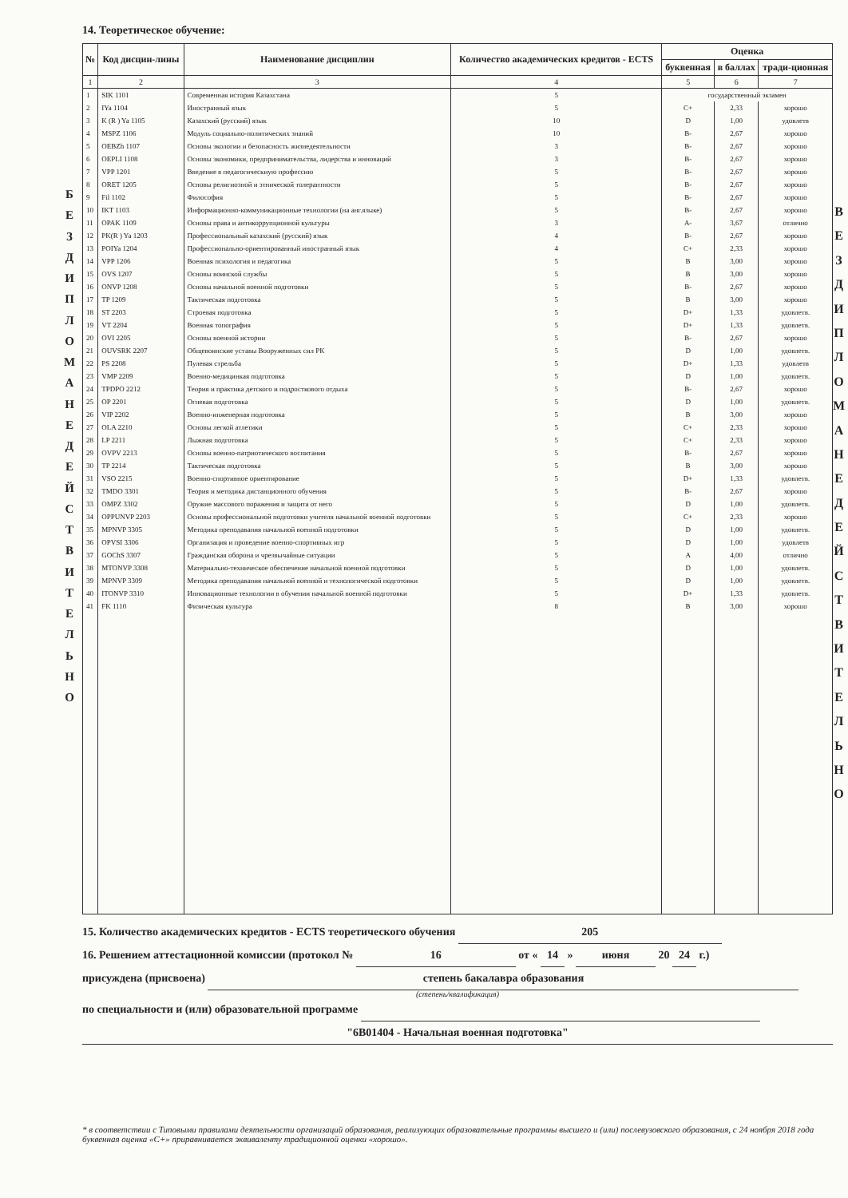Б Е З Д И П Л О М А Н Е Д Е Й С Т В И Т Е Л Ь Н О
14. Теоретическое обучение:
| № | Код дисцин-лины | Наименование дисциплин | Количество академических кредитов - ECTS | Оценка | | |
| --- | --- | --- | --- | --- | --- | --- |
| | | | | буквенная | в баллах | тради-ционная |
| 1 | 2 | 3 | 4 | 5 | 6 | 7 |
| 1 | SIK 1101 | Современная история Казахстана | 5 | государственный экзамен | | |
| 2 | IYa 1104 | Иностранный язык | 5 | C+ | 2,33 | хорошо |
| 3 | K (R ) Ya 1105 | Казахский (русский) язык | 10 | D | 1,00 | удовлетв |
| 4 | MSPZ 1106 | Модуль социально-политических знаний | 10 | B- | 2,67 | хорошо |
| 5 | OEBZh 1107 | Основы экологии и безопасность жизнедеятельности | 3 | B- | 2,67 | хорошо |
| 6 | OEPLI 1108 | Основы экономики, предпринимательства, лидерства и инноваций | 3 | B- | 2,67 | хорошо |
| 7 | VPP 1201 | Введение в педагогическиую профессию | 5 | B- | 2,67 | хорошо |
| 8 | ORET 1205 | Основы религиозной и этнической толерантности | 5 | B- | 2,67 | хорошо |
| 9 | Fil 1102 | Философия | 5 | B- | 2,67 | хорошо |
| 10 | IKT 1103 | Информационно-коммуникационные технологии (на анг.языке) | 5 | B- | 2,67 | хорошо |
| 11 | OPAK 1109 | Основы права и антикоррупционной культуры | 3 | A- | 3,67 | отлично |
| 12 | PK(R ) Ya 1203 | Профессиональный казахский (русский) язык | 4 | B- | 2,67 | хорошо |
| 13 | POIYa 1204 | Профессионально-ориентированный иностранный язык | 4 | C+ | 2,33 | хорошо |
| 14 | VPP 1206 | Военная психология и педагогика | 5 | B | 3,00 | хорошо |
| 15 | OVS 1207 | Основы воинской службы | 5 | B | 3,00 | хорошо |
| 16 | ONVP 1208 | Основы начальной военной подготовки | 5 | B- | 2,67 | хорошо |
| 17 | TP 1209 | Тактическая подготовка | 5 | B | 3,00 | хорошо |
| 18 | ST 2203 | Строевая подготовка | 5 | D+ | 1,33 | удовлетв. |
| 19 | VT 2204 | Военная топография | 5 | D+ | 1,33 | удовлетв. |
| 20 | OVI 2205 | Основы военной истории | 5 | B- | 2,67 | хорошо |
| 21 | OUVSRK 2207 | Общевоинские уставы Вооруженных сил РК | 5 | D | 1,00 | удовлетв. |
| 22 | PS 2208 | Пулевая стрельба | 5 | D+ | 1,33 | удовлетв |
| 23 | VMP 2209 | Военно-медицинкая подготовка | 5 | D | 1,00 | удовлетв. |
| 24 | TPDPO 2212 | Теория и практика детского и подросткового отдыха | 5 | B- | 2,67 | хорошо |
| 25 | OP 2201 | Огневая подготовка | 5 | D | 1,00 | удовлетв. |
| 26 | VIP 2202 | Военно-инженерная подготовка | 5 | B | 3,00 | хорошо |
| 27 | OLA 2210 | Основы легкой атлетики | 5 | C+ | 2,33 | хорошо |
| 28 | LP 2211 | Лыжная подготовка | 5 | C+ | 2,33 | хорошо |
| 29 | OVPV 2213 | Основы военно-патриотического воспитания | 5 | B- | 2,67 | хорошо |
| 30 | TP 2214 | Тактическая подготовка | 5 | B | 3,00 | хорошо |
| 31 | VSO 2215 | Военно-спортивное ориентирование | 5 | D+ | 1,33 | удовлетв. |
| 32 | TMDO 3301 | Теория и методика дистанционного обучения | 5 | B- | 2,67 | хорошо |
| 33 | OMPZ 3302 | Оружие массового поражения и защита от него | 5 | D | 1,00 | удовлетв. |
| 34 | OPPUNVP 2203 | Основы профессиональной подготовки учителя начальной военной подготовки | 5 | C+ | 2,33 | хорошо |
| 35 | MPNVP 3305 | Методика преподавания начальной военной подготовки | 5 | D | 1,00 | удовлетв. |
| 36 | OPVSI 3306 | Организация и проведение военно-спортивных игр | 5 | D | 1,00 | удовлетв |
| 37 | GOChS 3307 | Гражданская оборона и чрезвычайные ситуации | 5 | A | 4,00 | отлично |
| 38 | MTONVP 3308 | Материально-техническое обеспечение начальной военной подготовки | 5 | D | 1,00 | удовлетв. |
| 39 | MPNVP 3309 | Методика преподавания начальной военной и технологической подготовки | 5 | D | 1,00 | удовлетв. |
| 40 | ITONVP 3310 | Инновационные технологии в обучении начальной военной подготовки | 5 | D+ | 1,33 | удовлетв. |
| 41 | FK 1110 | Физическая культура | 8 | B | 3,00 | хорошо |
15. Количество академических кредитов - ECTS теоретического обучения 205
16. Решением аттестационной комиссии (протокол № 16 от « 14 » июня 20 24 г.)
присуждена (присвоена) степень бакалавра образования
(степень/квалификация)
по специальности и (или) образовательной программе
"6В01404 - Начальная военная подготовка"
* в соответствии с Типовыми правилами деятельности организаций образования, реализующих образовательные программы высшего и (или) послевузовского образования, с 24 ноября 2018 года буквенная оценка «С+» приравнивается эквиваленту традиционной оценки «хорошо».
В Е З Д И П Л О М А Н Е Д Е Й С Т В И Т Е Л Ь Н О